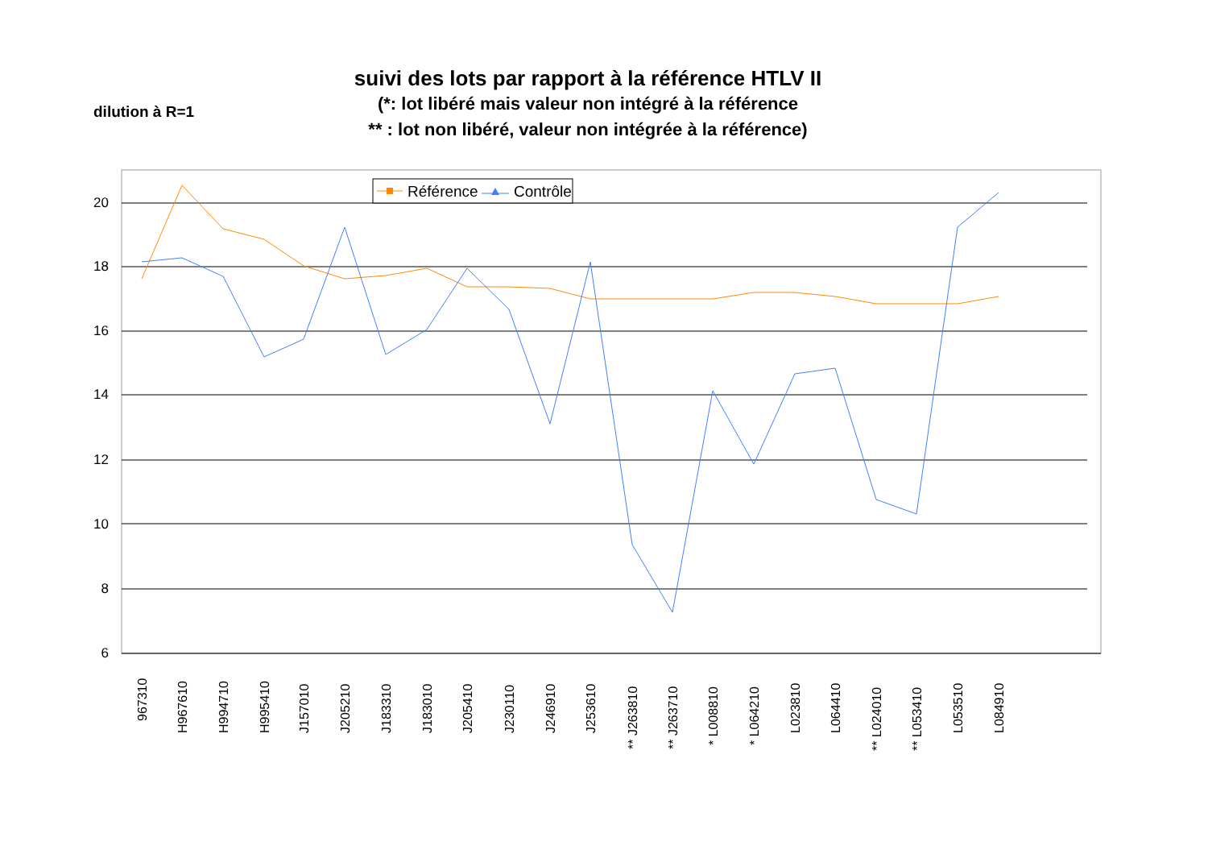suivi des lots par rapport à la référence HTLV II
(*: lot libéré mais valeur non intégré à la référence
** : lot non libéré, valeur non intégrée à la référence)
dilution à R=1
20
18
16
14
12
10
8
6
Référence
Contrôle
967310
H967610
H994710
H995410
J157010
J205210
J183310
J183010
J205410
J230110
J246910
J253610
** J263810
** J263710
* L008810
* L064210
L023810
L064410
** L024010
** L053410
L053510
L084910